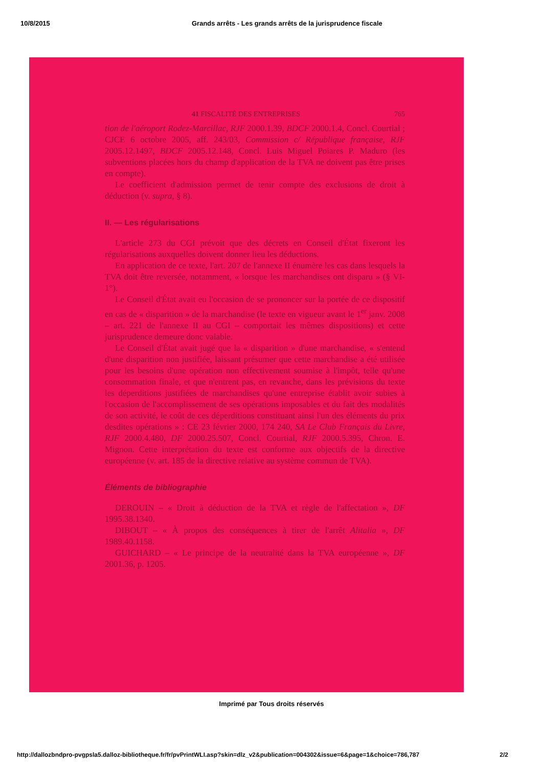10/8/2015 Grands arrêts - Les grands arrêts de la jurisprudence fiscale
41 FISCALITÉ DES ENTREPRISES 765
tion de l'aéroport Rodez-Marcillac, RJF 2000.1.39, BDCF 2000.1.4, Concl. Courtial ; CJCE 6 octobre 2005, aff. 243/03, Commission c/ République française, RJF 2005.12.1497, BDCF 2005.12.148, Concl. Luis Miguel Poiares P. Maduro (les subventions placées hors du champ d'application de la TVA ne doivent pas être prises en compte).
Le coefficient d'admission permet de tenir compte des exclusions de droit à déduction (v. supra, § 8).
II. — Les régularisations
L'article 273 du CGI prévoit que des décrets en Conseil d'État fixeront les régularisations auxquelles doivent donner lieu les déductions.
En application de ce texte, l'art. 207 de l'annexe II énumère les cas dans lesquels la TVA doit être reversée, notamment, « lorsque les marchandises ont disparu » (§ VI-1°).
Le Conseil d'État avait eu l'occasion de se prononcer sur la portée de ce dispositif en cas de « disparition » de la marchandise (le texte en vigueur avant le 1<sup>er</sup> janv. 2008 – art. 221 de l'annexe II au CGI – comportait les mêmes dispositions) et cette jurisprudence demeure donc valable.
Le Conseil d'État avait jugé que la « disparition » d'une marchandise, « s'entend d'une disparition non justifiée, laissant présumer que cette marchandise a été utilisée pour les besoins d'une opération non effectivement soumise à l'impôt, telle qu'une consommation finale, et que n'entrent pas, en revanche, dans les prévisions du texte les déperditions justifiées de marchandises qu'une entreprise établit avoir subies à l'occasion de l'accomplissement de ses opérations imposables et du fait des modalités de son activité, le coût de ces déperditions constituant ainsi l'un des éléments du prix desdites opérations » : CE 23 février 2000, 174 240, SA Le Club Français du Livre, RJF 2000.4.480, DF 2000.25.507, Concl. Courtial, RJF 2000.5.395, Chron. E. Mignon. Cette interprétation du texte est conforme aux objectifs de la directive européenne (v. art. 185 de la directive relative au système commun de TVA).
Éléments de bibliographie
DEROUIN – « Droit à déduction de la TVA et règle de l'affectation », DF 1995.38.1340.
DIBOUT – « À propos des conséquences à tirer de l'arrêt Alitalia », DF 1989.40.1158.
GUICHARD – « Le principe de la neutralité dans la TVA européenne », DF 2001.36, p. 1205.
Imprimé par Tous droits réservés
http://dallozbndpro-pvgpsla5.dalloz-bibliotheque.fr/fr/pvPrintWLI.asp?skin=dlz_v2&publication=004302&issue=6&page=1&choice=786,787 2/2